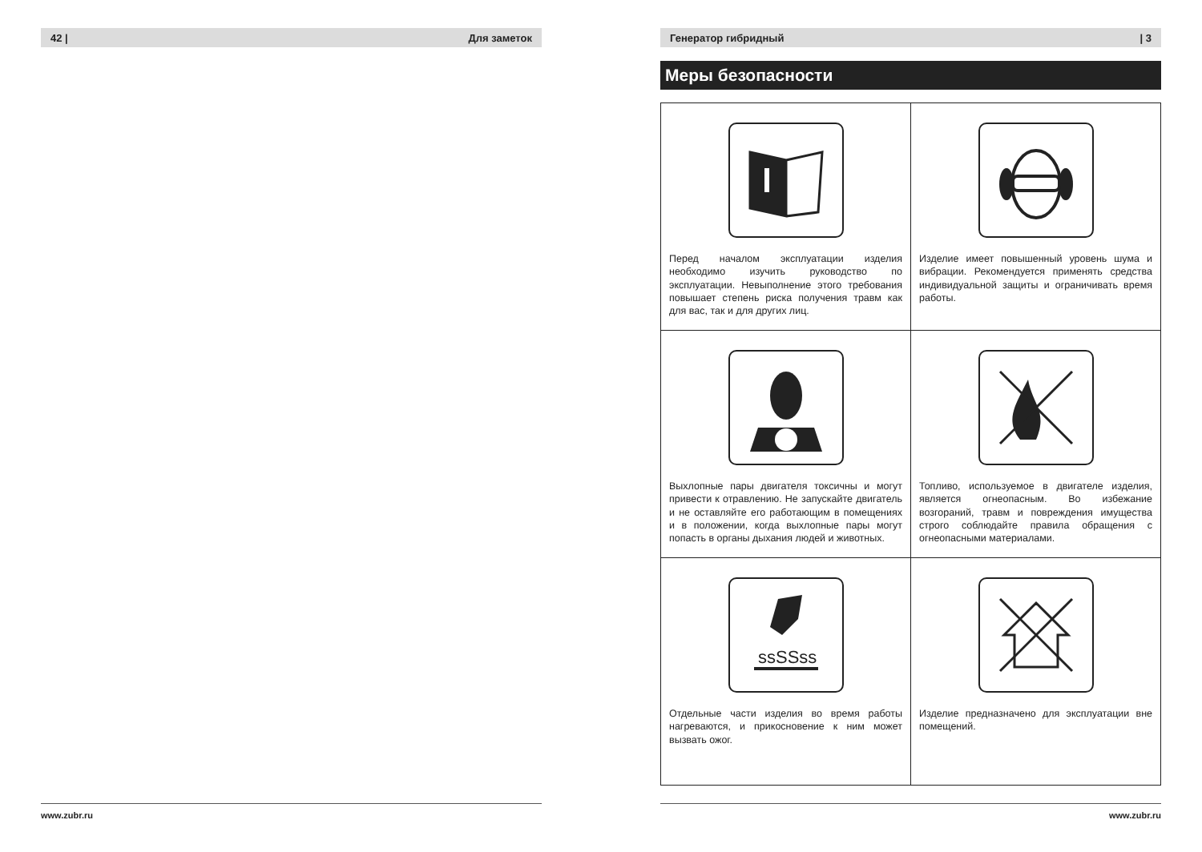42 | Для заметок
www.zubr.ru
Генератор гибридный | 3
Меры безопасности
| Перед началом эксплуатации изделия необходимо изучить руководство по эксплуатации. Невыполнение этого требования повышает степень риска получения травм как для вас, так и для других лиц. | Изделие имеет повышенный уровень шума и вибрации. Рекомендуется применять средства индивидуальной защиты и ограничивать время работы. |
| Выхлопные пары двигателя токсичны и могут привести к отравлению. Не запускайте двигатель и не оставляйте его работающим в помещениях и в положении, когда выхлопные пары могут попасть в органы дыхания людей и животных. | Топливо, используемое в двигателе изделия, является огнеопасным. Во избежание возгораний, травм и повреждения имущества строго соблюдайте правила обращения с огнеопасными материалами. |
| ssSSss Отдельные части изделия во время работы нагреваются, и прикосновение к ним может вызвать ожог. | Изделие предназначено для эксплуатации вне помещений. |
www.zubr.ru